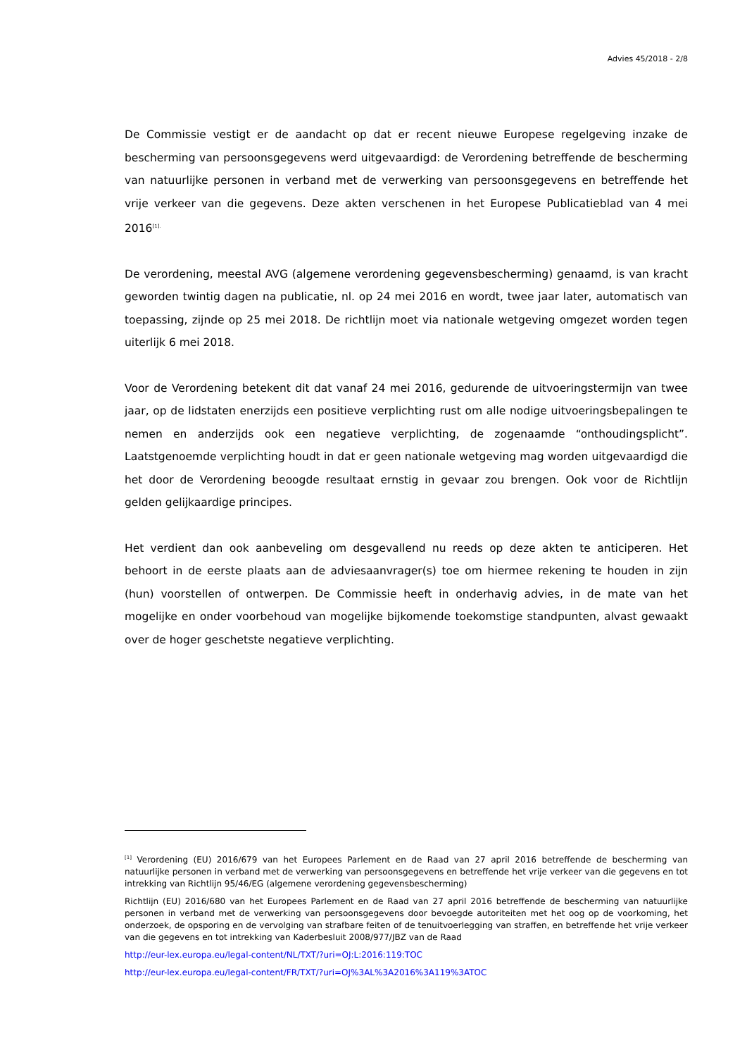Advies 45/2018 - 2/8
De Commissie vestigt er de aandacht op dat er recent nieuwe Europese regelgeving inzake de bescherming van persoonsgegevens werd uitgevaardigd: de Verordening betreffende de bescherming van natuurlijke personen in verband met de verwerking van persoonsgegevens en betreffende het vrije verkeer van die gegevens. Deze akten verschenen in het Europese Publicatieblad van 4 mei 2016<sup>[1].</sup>
De verordening, meestal AVG (algemene verordening gegevensbescherming) genaamd, is van kracht geworden twintig dagen na publicatie, nl. op 24 mei 2016 en wordt, twee jaar later, automatisch van toepassing, zijnde op 25 mei 2018. De richtlijn moet via nationale wetgeving omgezet worden tegen uiterlijk 6 mei 2018.
Voor de Verordening betekent dit dat vanaf 24 mei 2016, gedurende de uitvoeringstermijn van twee jaar, op de lidstaten enerzijds een positieve verplichting rust om alle nodige uitvoeringsbepalingen te nemen en anderzijds ook een negatieve verplichting, de zogenaamde “onthoudingsplicht”. Laatstgenoemde verplichting houdt in dat er geen nationale wetgeving mag worden uitgevaardigd die het door de Verordening beoogde resultaat ernstig in gevaar zou brengen. Ook voor de Richtlijn gelden gelijkaardige principes.
Het verdient dan ook aanbeveling om desgevallend nu reeds op deze akten te anticiperen. Het behoort in de eerste plaats aan de adviesaanvrager(s) toe om hiermee rekening te houden in zijn (hun) voorstellen of ontwerpen. De Commissie heeft in onderhavig advies, in de mate van het mogelijke en onder voorbehoud van mogelijke bijkomende toekomstige standpunten, alvast gewaakt over de hoger geschetste negatieve verplichting.
<sup>[1]</sup> Verordening (EU) 2016/679 van het Europees Parlement en de Raad van 27 april 2016 betreffende de bescherming van natuurlijke personen in verband met de verwerking van persoonsgegevens en betreffende het vrije verkeer van die gegevens en tot intrekking van Richtlijn 95/46/EG (algemene verordening gegevensbescherming)
Richtlijn (EU) 2016/680 van het Europees Parlement en de Raad van 27 april 2016 betreffende de bescherming van natuurlijke personen in verband met de verwerking van persoonsgegevens door bevoegde autoriteiten met het oog op de voorkoming, het onderzoek, de opsporing en de vervolging van strafbare feiten of de tenuitvoerlegging van straffen, en betreffende het vrije verkeer van die gegevens en tot intrekking van Kaderbesluit 2008/977/JBZ van de Raad
http://eur-lex.europa.eu/legal-content/NL/TXT/?uri=OJ:L:2016:119:TOC
http://eur-lex.europa.eu/legal-content/FR/TXT/?uri=OJ%3AL%3A2016%3A119%3ATOC